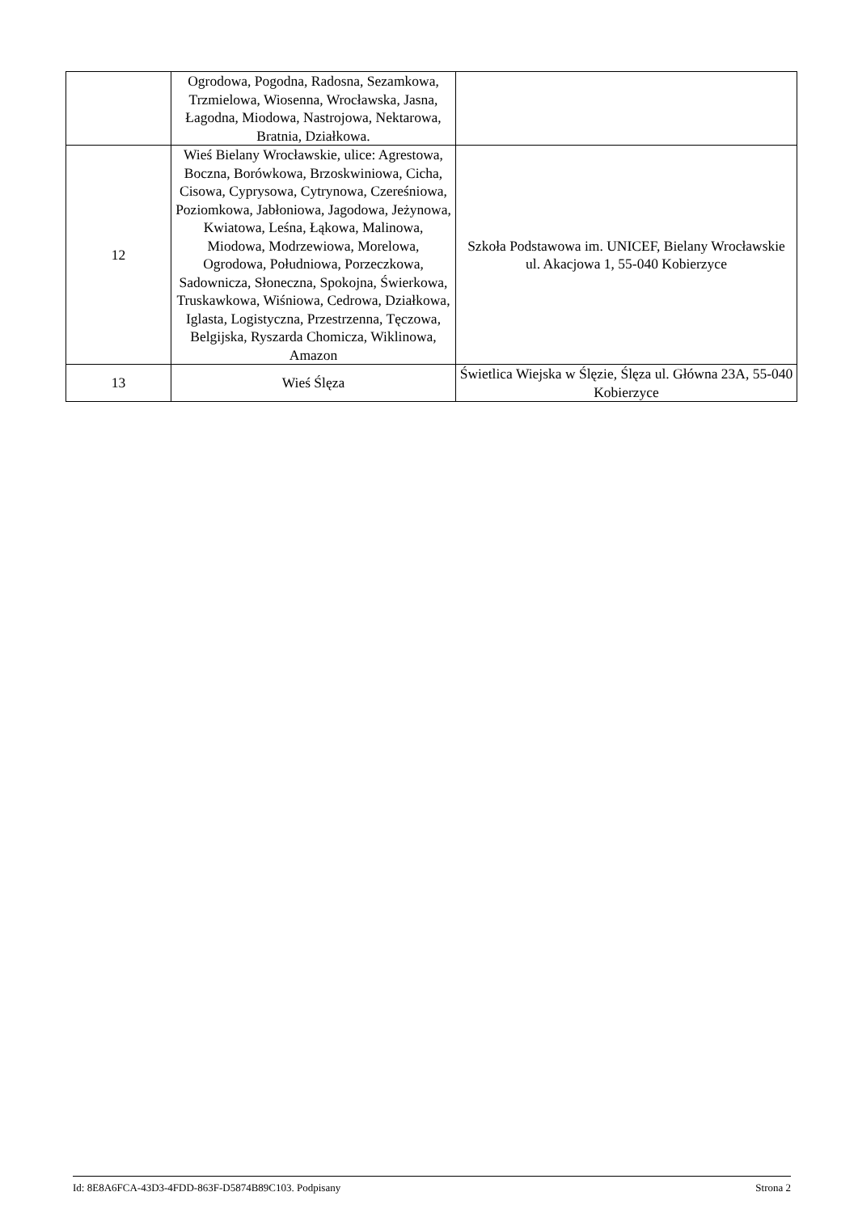| | Ogrodowa, Pogodna, Radosna, Sezamkowa, Trzmielowa, Wiosenna, Wrocławska, Jasna, Łagodna, Miodowa, Nastrojowa, Nektarowa, Bratnia, Działkowa. | |
| 12 | Wieś Bielany Wrocławskie, ulice: Agrestowa, Boczna, Borówkowa, Brzoskwiniowa, Cicha, Cisowa, Cyprysowa, Cytrynowa, Czereśniowa, Poziomkowa, Jabłoniowa, Jagodowa, Jeżynowa, Kwiatowa, Leśna, Łąkowa, Malinowa, Miodowa, Modrzewiowa, Morelowa, Ogrodowa, Południowa, Porzeczkowa, Sadownicza, Słoneczna, Spokojna, Świerkowa, Truskawkowa, Wiśniowa, Cedrowa, Działkowa, Iglasta, Logistyczna, Przestrzenna, Tęczowa, Belgijska, Ryszarda Chomicza, Wiklinowa, Amazon | Szkoła Podstawowa im. UNICEF, Bielany Wrocławskie ul. Akacjowa 1, 55-040 Kobierzyce |
| 13 | Wieś Ślęza | Świetlica Wiejska w Ślęzie, Ślęza ul. Główna 23A, 55-040 Kobierzyce |
Id: 8E8A6FCA-43D3-4FDD-863F-D5874B89C103. Podpisany Strona 2